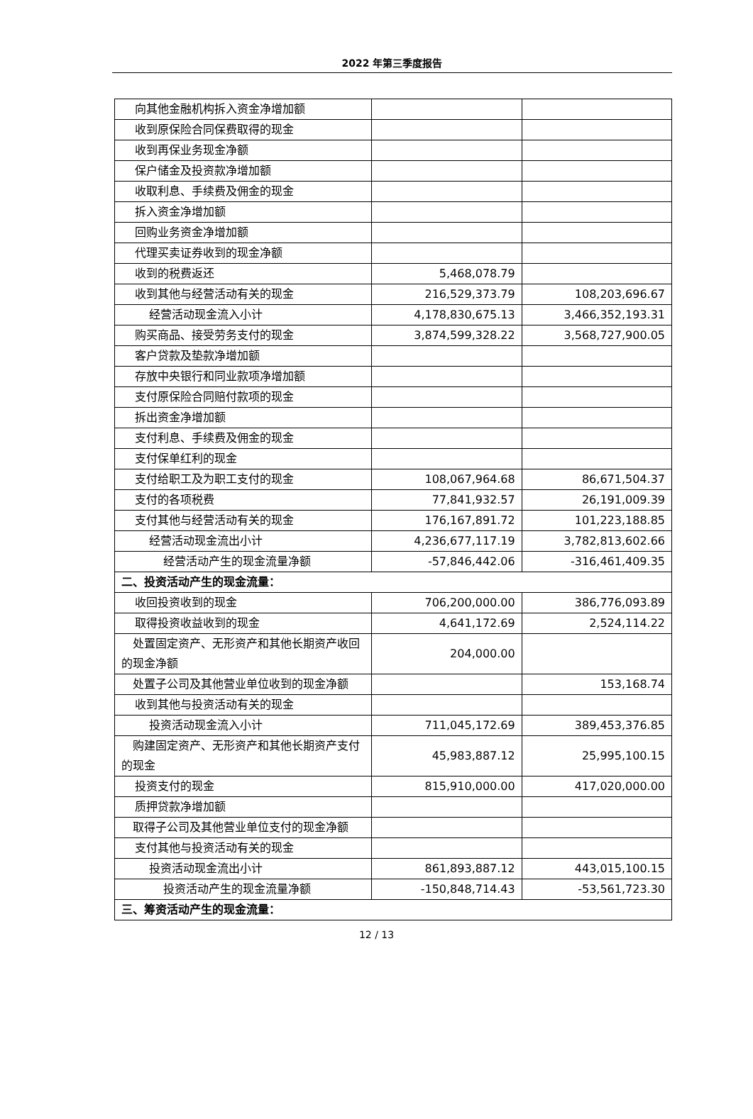2022 年第三季度报告
| 向其他金融机构拆入资金净增加额 | | |
| 收到原保险合同保费取得的现金 | | |
| 收到再保业务现金净额 | | |
| 保户储金及投资款净增加额 | | |
| 收取利息、手续费及佣金的现金 | | |
| 拆入资金净增加额 | | |
| 回购业务资金净增加额 | | |
| 代理买卖证券收到的现金净额 | | |
| 收到的税费返还 | 5,468,078.79 | |
| 收到其他与经营活动有关的现金 | 216,529,373.79 | 108,203,696.67 |
| 经营活动现金流入小计 | 4,178,830,675.13 | 3,466,352,193.31 |
| 购买商品、接受劳务支付的现金 | 3,874,599,328.22 | 3,568,727,900.05 |
| 客户贷款及垫款净增加额 | | |
| 存放中央银行和同业款项净增加额 | | |
| 支付原保险合同赔付款项的现金 | | |
| 拆出资金净增加额 | | |
| 支付利息、手续费及佣金的现金 | | |
| 支付保单红利的现金 | | |
| 支付给职工及为职工支付的现金 | 108,067,964.68 | 86,671,504.37 |
| 支付的各项税费 | 77,841,932.57 | 26,191,009.39 |
| 支付其他与经营活动有关的现金 | 176,167,891.72 | 101,223,188.85 |
| 经营活动现金流出小计 | 4,236,677,117.19 | 3,782,813,602.66 |
| 经营活动产生的现金流量净额 | -57,846,442.06 | -316,461,409.35 |
| 二、投资活动产生的现金流量： | | |
| 收回投资收到的现金 | 706,200,000.00 | 386,776,093.89 |
| 取得投资收益收到的现金 | 4,641,172.69 | 2,524,114.22 |
| 处置固定资产、无形资产和其他长期资产收回的现金净额 | 204,000.00 | |
| 处置子公司及其他营业单位收到的现金净额 | | 153,168.74 |
| 收到其他与投资活动有关的现金 | | |
| 投资活动现金流入小计 | 711,045,172.69 | 389,453,376.85 |
| 购建固定资产、无形资产和其他长期资产支付的现金 | 45,983,887.12 | 25,995,100.15 |
| 投资支付的现金 | 815,910,000.00 | 417,020,000.00 |
| 质押贷款净增加额 | | |
| 取得子公司及其他营业单位支付的现金净额 | | |
| 支付其他与投资活动有关的现金 | | |
| 投资活动现金流出小计 | 861,893,887.12 | 443,015,100.15 |
| 投资活动产生的现金流量净额 | -150,848,714.43 | -53,561,723.30 |
| 三、筹资活动产生的现金流量： | | |
12 / 13